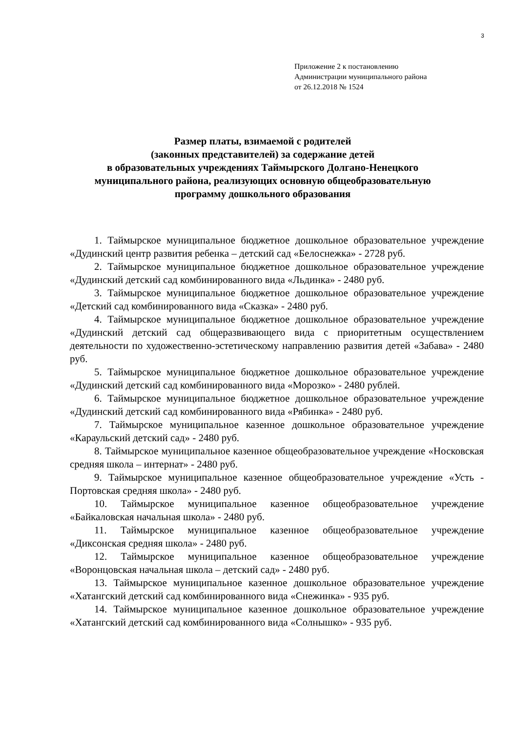3
Приложение 2 к постановлению
Администрации муниципального района
от 26.12.2018 № 1524
Размер платы, взимаемой с родителей
(законных представителей) за содержание детей
в образовательных учреждениях Таймырского Долгано-Ненецкого муниципального района, реализующих основную общеобразовательную программу дошкольного образования
1. Таймырское муниципальное бюджетное дошкольное образовательное учреждение «Дудинский центр развития ребенка – детский сад «Белоснежка» - 2728 руб.
2. Таймырское муниципальное бюджетное дошкольное образовательное учреждение «Дудинский детский сад комбинированного вида «Льдинка» - 2480 руб.
3. Таймырское муниципальное бюджетное дошкольное образовательное учреждение «Детский сад комбинированного вида «Сказка» - 2480 руб.
4. Таймырское муниципальное бюджетное дошкольное образовательное учреждение «Дудинский детский сад общеразвивающего вида с приоритетным осуществлением деятельности по художественно-эстетическому направлению развития детей «Забава» - 2480 руб.
5. Таймырское муниципальное бюджетное дошкольное образовательное учреждение «Дудинский детский сад комбинированного вида «Морозко» - 2480 рублей.
6. Таймырское муниципальное бюджетное дошкольное образовательное учреждение «Дудинский детский сад комбинированного вида «Рябинка» - 2480 руб.
7. Таймырское муниципальное казенное дошкольное образовательное учреждение «Караульский детский сад» - 2480 руб.
8. Таймырское муниципальное казенное общеобразовательное учреждение «Носковская средняя школа – интернат» - 2480 руб.
9. Таймырское муниципальное казенное общеобразовательное учреждение «Усть - Портовская средняя школа» - 2480 руб.
10. Таймырское муниципальное казенное общеобразовательное учреждение «Байкаловская начальная школа» - 2480 руб.
11. Таймырское муниципальное казенное общеобразовательное учреждение «Диксонская средняя школа» - 2480 руб.
12. Таймырское муниципальное казенное общеобразовательное учреждение «Воронцовская начальная школа – детский сад» - 2480 руб.
13. Таймырское муниципальное казенное дошкольное образовательное учреждение «Хатангский детский сад комбинированного вида «Снежинка» - 935 руб.
14. Таймырское муниципальное казенное дошкольное образовательное учреждение «Хатангский детский сад комбинированного вида «Солнышко» - 935 руб.